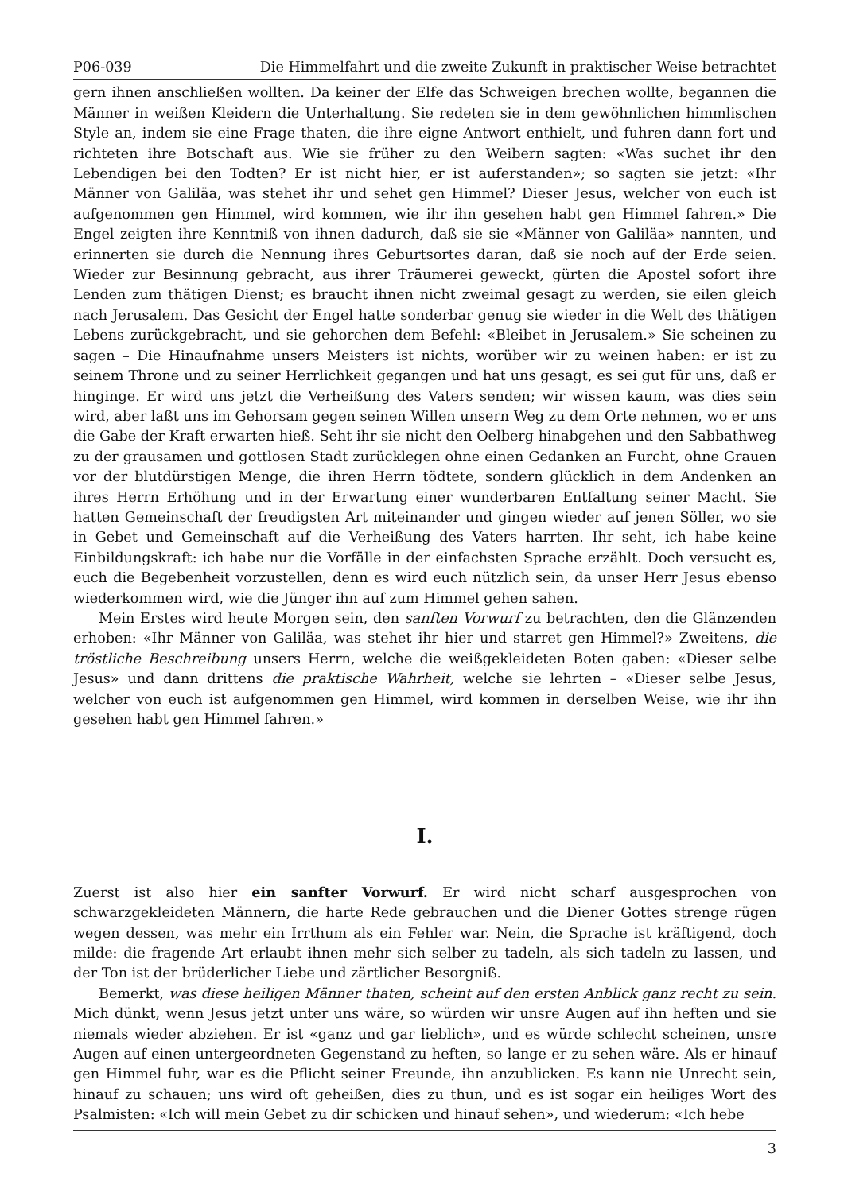P06-039 Die Himmelfahrt und die zweite Zukunft in praktischer Weise betrachtet
gern ihnen anschließen wollten. Da keiner der Elfe das Schweigen brechen wollte, begannen die Männer in weißen Kleidern die Unterhaltung. Sie redeten sie in dem gewöhnlichen himmlischen Style an, indem sie eine Frage thaten, die ihre eigne Antwort enthielt, und fuhren dann fort und richteten ihre Botschaft aus. Wie sie früher zu den Weibern sagten: «Was suchet ihr den Lebendigen bei den Todten? Er ist nicht hier, er ist auferstanden»; so sagten sie jetzt: «Ihr Männer von Galiläa, was stehet ihr und sehet gen Himmel? Dieser Jesus, welcher von euch ist aufgenommen gen Himmel, wird kommen, wie ihr ihn gesehen habt gen Himmel fahren.» Die Engel zeigten ihre Kenntniß von ihnen dadurch, daß sie sie «Männer von Galiläa» nannten, und erinnerten sie durch die Nennung ihres Geburtsortes daran, daß sie noch auf der Erde seien. Wieder zur Besinnung gebracht, aus ihrer Träumerei geweckt, gürten die Apostel sofort ihre Lenden zum thätigen Dienst; es braucht ihnen nicht zweimal gesagt zu werden, sie eilen gleich nach Jerusalem. Das Gesicht der Engel hatte sonderbar genug sie wieder in die Welt des thätigen Lebens zurückgebracht, und sie gehorchen dem Befehl: «Bleibet in Jerusalem.» Sie scheinen zu sagen – Die Hinaufnahme unsers Meisters ist nichts, worüber wir zu weinen haben: er ist zu seinem Throne und zu seiner Herrlichkeit gegangen und hat uns gesagt, es sei gut für uns, daß er hinginge. Er wird uns jetzt die Verheißung des Vaters senden; wir wissen kaum, was dies sein wird, aber laßt uns im Gehorsam gegen seinen Willen unsern Weg zu dem Orte nehmen, wo er uns die Gabe der Kraft erwarten hieß. Seht ihr sie nicht den Oelberg hinabgehen und den Sabbathweg zu der grausamen und gottlosen Stadt zurücklegen ohne einen Gedanken an Furcht, ohne Grauen vor der blutdürstigen Menge, die ihren Herrn tödtete, sondern glücklich in dem Andenken an ihres Herrn Erhöhung und in der Erwartung einer wunderbaren Entfaltung seiner Macht. Sie hatten Gemeinschaft der freudigsten Art miteinander und gingen wieder auf jenen Söller, wo sie in Gebet und Gemeinschaft auf die Verheißung des Vaters harrten. Ihr seht, ich habe keine Einbildungskraft: ich habe nur die Vorfälle in der einfachsten Sprache erzählt. Doch versucht es, euch die Begebenheit vorzustellen, denn es wird euch nützlich sein, da unser Herr Jesus ebenso wiederkommen wird, wie die Jünger ihn auf zum Himmel gehen sahen.
Mein Erstes wird heute Morgen sein, den sanften Vorwurf zu betrachten, den die Glänzenden erhoben: «Ihr Männer von Galiläa, was stehet ihr hier und starret gen Himmel?» Zweitens, die tröstliche Beschreibung unsers Herrn, welche die weißgekleideten Boten gaben: «Dieser selbe Jesus» und dann drittens die praktische Wahrheit, welche sie lehrten – «Dieser selbe Jesus, welcher von euch ist aufgenommen gen Himmel, wird kommen in derselben Weise, wie ihr ihn gesehen habt gen Himmel fahren.»
I.
Zuerst ist also hier ein sanfter Vorwurf. Er wird nicht scharf ausgesprochen von schwarzgekleideten Männern, die harte Rede gebrauchen und die Diener Gottes strenge rügen wegen dessen, was mehr ein Irrthum als ein Fehler war. Nein, die Sprache ist kräftigend, doch milde: die fragende Art erlaubt ihnen mehr sich selber zu tadeln, als sich tadeln zu lassen, und der Ton ist der brüderlicher Liebe und zärtlicher Besorgniß.
Bemerkt, was diese heiligen Männer thaten, scheint auf den ersten Anblick ganz recht zu sein. Mich dünkt, wenn Jesus jetzt unter uns wäre, so würden wir unsre Augen auf ihn heften und sie niemals wieder abziehen. Er ist «ganz und gar lieblich», und es würde schlecht scheinen, unsre Augen auf einen untergeordneten Gegenstand zu heften, so lange er zu sehen wäre. Als er hinauf gen Himmel fuhr, war es die Pflicht seiner Freunde, ihn anzublicken. Es kann nie Unrecht sein, hinauf zu schauen; uns wird oft geheißen, dies zu thun, und es ist sogar ein heiliges Wort des Psalmisten: «Ich will mein Gebet zu dir schicken und hinauf sehen», und wiederum: «Ich hebe
3